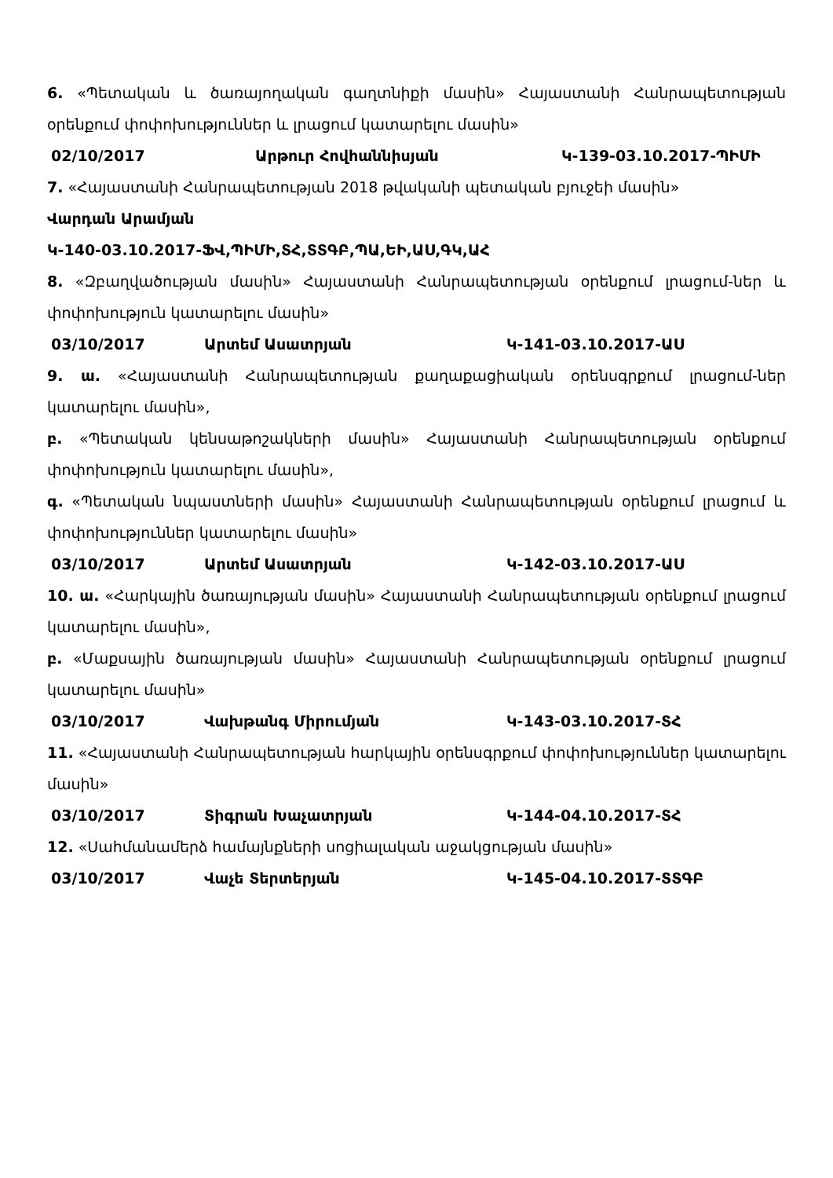6. «Պետական և ծառայողական գաղտնիքի մասին» Հայաստանի Հանրապետության օրենքում փոփոխություններ և լրացում կատարելու մասին»
02/10/2017 Արթուր Հովհաննիսյան Կ-139-03.10.2017-ՊԻՄԻ
7. «Հայաստանի Հանրապետության 2018 թվականի պետական բյուջեի մասին»
Վարդան Արամյան
Կ-140-03.10.2017-ՖՎ,ՊԻՄԻ,ՏՀ,ՏՏԳԲ,ՊԱ,ԵԻ,ԱՍ,ԳԿ,ԱՀ
8. «Զբաղվածության մասին» Հայաստանի Հանրապետության օրենքում լրացում-ներ և փոփոխություն կատարելու մասին»
03/10/2017 Արտեմ Ասատրյան Կ-141-03.10.2017-ԱՍ
9. ա. «Հայաստանի Հանրապետության քաղաքացիական օրենսգրքում լրացում-ներ կատարելու մասին»,
բ. «Պետական կենսաթոշակների մասին» Հայաստանի Հանրապետության օրենքում փոփոխություն կատարելու մասին»,
գ. «Պետական նպաստների մասին» Հայաստանի Հանրապետության օրենքում լրացում և փոփոխություններ կատարելու մասին»
03/10/2017 Արտեմ Ասատրյան Կ-142-03.10.2017-ԱՍ
10. ա. «Հարկային ծառայության մասին» Հայաստանի Հանրապետության օրենքում լրացում կատարելու մասին»,
բ. «Մաքսային ծառայության մասին» Հայաստանի Հանրապետության օրենքում լրացում կատարելու մասին»
03/10/2017 Վախթանգ Միրումյան Կ-143-03.10.2017-ՏՀ
11. «Հայաստանի Հանրապետության հարկային օրենսգրքում փոփոխություններ կատարելու մասին»
03/10/2017 Տիգրան Խաչատրյան Կ-144-04.10.2017-ՏՀ
12. «Սահմանամերձ համայնքների սոցիալական աջակցության մասին»
03/10/2017 Վաչե Տերտերյան Կ-145-04.10.2017-ՏՏԳԲ